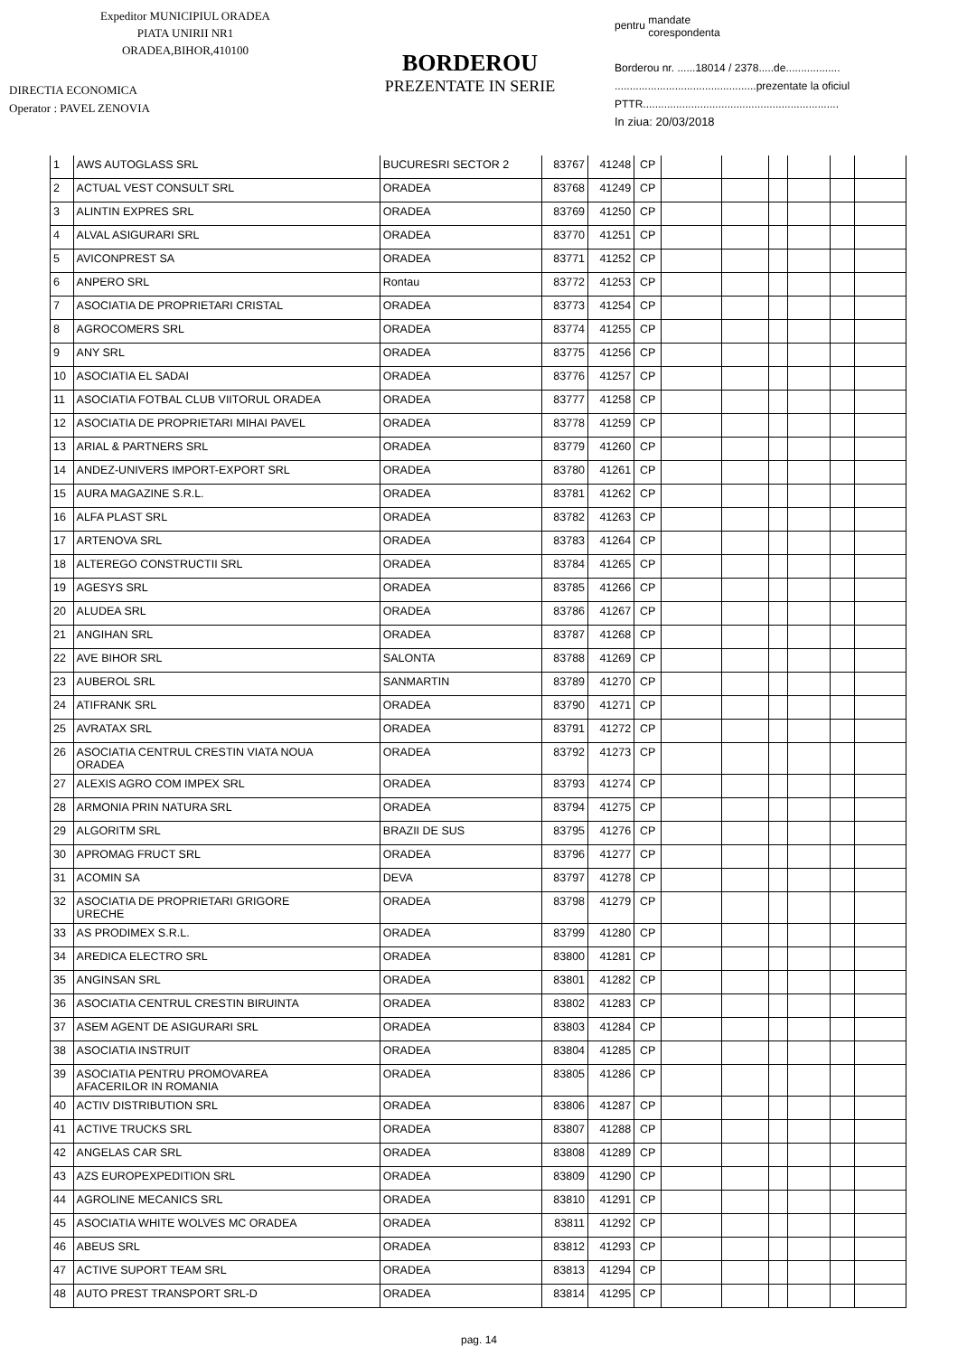Expeditor MUNICIPIUL ORADEA
PIATA UNIRII NR1
ORADEA,BIHOR,410100
DIRECTIA ECONOMICA
Operator : PAVEL ZENOVIA
BORDEROU
PREZENTATE IN SERIE
pentru mandate
corespondenta
Borderou nr. ......18014 / 2378.....de..................
...............................................prezentate la oficiul
PTTR.................................................................
In ziua: 20/03/2018
| 1 | AWS AUTOGLASS SRL | BUCURESRI SECTOR 2 | 83767 | 41248 | CP | | | | | | |
| 2 | ACTUAL VEST CONSULT SRL | ORADEA | 83768 | 41249 | CP | | | | | | |
| 3 | ALINTIN EXPRES SRL | ORADEA | 83769 | 41250 | CP | | | | | | |
| 4 | ALVAL ASIGURARI SRL | ORADEA | 83770 | 41251 | CP | | | | | | |
| 5 | AVICONPREST SA | ORADEA | 83771 | 41252 | CP | | | | | | |
| 6 | ANPERO SRL | Rontau | 83772 | 41253 | CP | | | | | | |
| 7 | ASOCIATIA DE PROPRIETARI CRISTAL | ORADEA | 83773 | 41254 | CP | | | | | | |
| 8 | AGROCOMERS SRL | ORADEA | 83774 | 41255 | CP | | | | | | |
| 9 | ANY SRL | ORADEA | 83775 | 41256 | CP | | | | | | |
| 10 | ASOCIATIA EL SADAI | ORADEA | 83776 | 41257 | CP | | | | | | |
| 11 | ASOCIATIA FOTBAL CLUB VIITORUL ORADEA | ORADEA | 83777 | 41258 | CP | | | | | | |
| 12 | ASOCIATIA DE PROPRIETARI MIHAI PAVEL | ORADEA | 83778 | 41259 | CP | | | | | | |
| 13 | ARIAL & PARTNERS SRL | ORADEA | 83779 | 41260 | CP | | | | | | |
| 14 | ANDEZ-UNIVERS IMPORT-EXPORT SRL | ORADEA | 83780 | 41261 | CP | | | | | | |
| 15 | AURA MAGAZINE S.R.L. | ORADEA | 83781 | 41262 | CP | | | | | | |
| 16 | ALFA PLAST SRL | ORADEA | 83782 | 41263 | CP | | | | | | |
| 17 | ARTENOVA SRL | ORADEA | 83783 | 41264 | CP | | | | | | |
| 18 | ALTEREGO CONSTRUCTII SRL | ORADEA | 83784 | 41265 | CP | | | | | | |
| 19 | AGESYS SRL | ORADEA | 83785 | 41266 | CP | | | | | | |
| 20 | ALUDEA SRL | ORADEA | 83786 | 41267 | CP | | | | | | |
| 21 | ANGIHAN SRL | ORADEA | 83787 | 41268 | CP | | | | | | |
| 22 | AVE BIHOR SRL | SALONTA | 83788 | 41269 | CP | | | | | | |
| 23 | AUBEROL SRL | SANMARTIN | 83789 | 41270 | CP | | | | | | |
| 24 | ATIFRANK SRL | ORADEA | 83790 | 41271 | CP | | | | | | |
| 25 | AVRATAX SRL | ORADEA | 83791 | 41272 | CP | | | | | | |
| 26 | ASOCIATIA CENTRUL CRESTIN VIATA NOUA ORADEA | ORADEA | 83792 | 41273 | CP | | | | | | |
| 27 | ALEXIS AGRO COM IMPEX SRL | ORADEA | 83793 | 41274 | CP | | | | | | |
| 28 | ARMONIA PRIN NATURA SRL | ORADEA | 83794 | 41275 | CP | | | | | | |
| 29 | ALGORITM SRL | BRAZII DE SUS | 83795 | 41276 | CP | | | | | | |
| 30 | APROMAG FRUCT SRL | ORADEA | 83796 | 41277 | CP | | | | | | |
| 31 | ACOMIN SA | DEVA | 83797 | 41278 | CP | | | | | | |
| 32 | ASOCIATIA DE PROPRIETARI GRIGORE URECHE | ORADEA | 83798 | 41279 | CP | | | | | | |
| 33 | AS PRODIMEX S.R.L. | ORADEA | 83799 | 41280 | CP | | | | | | |
| 34 | AREDICA ELECTRO SRL | ORADEA | 83800 | 41281 | CP | | | | | | |
| 35 | ANGINSAN SRL | ORADEA | 83801 | 41282 | CP | | | | | | |
| 36 | ASOCIATIA CENTRUL CRESTIN BIRUINTA | ORADEA | 83802 | 41283 | CP | | | | | | |
| 37 | ASEM AGENT DE ASIGURARI SRL | ORADEA | 83803 | 41284 | CP | | | | | | |
| 38 | ASOCIATIA INSTRUIT | ORADEA | 83804 | 41285 | CP | | | | | | |
| 39 | ASOCIATIA PENTRU PROMOVAREA AFACERILOR IN ROMANIA | ORADEA | 83805 | 41286 | CP | | | | | | |
| 40 | ACTIV DISTRIBUTION SRL | ORADEA | 83806 | 41287 | CP | | | | | | |
| 41 | ACTIVE TRUCKS SRL | ORADEA | 83807 | 41288 | CP | | | | | | |
| 42 | ANGELAS CAR SRL | ORADEA | 83808 | 41289 | CP | | | | | | |
| 43 | AZS EUROPEXPEDITION SRL | ORADEA | 83809 | 41290 | CP | | | | | | |
| 44 | AGROLINE MECANICS SRL | ORADEA | 83810 | 41291 | CP | | | | | | |
| 45 | ASOCIATIA WHITE WOLVES MC ORADEA | ORADEA | 83811 | 41292 | CP | | | | | | |
| 46 | ABEUS SRL | ORADEA | 83812 | 41293 | CP | | | | | | |
| 47 | ACTIVE SUPORT TEAM SRL | ORADEA | 83813 | 41294 | CP | | | | | | |
| 48 | AUTO PREST TRANSPORT SRL-D | ORADEA | 83814 | 41295 | CP | | | | | | |
pag. 14